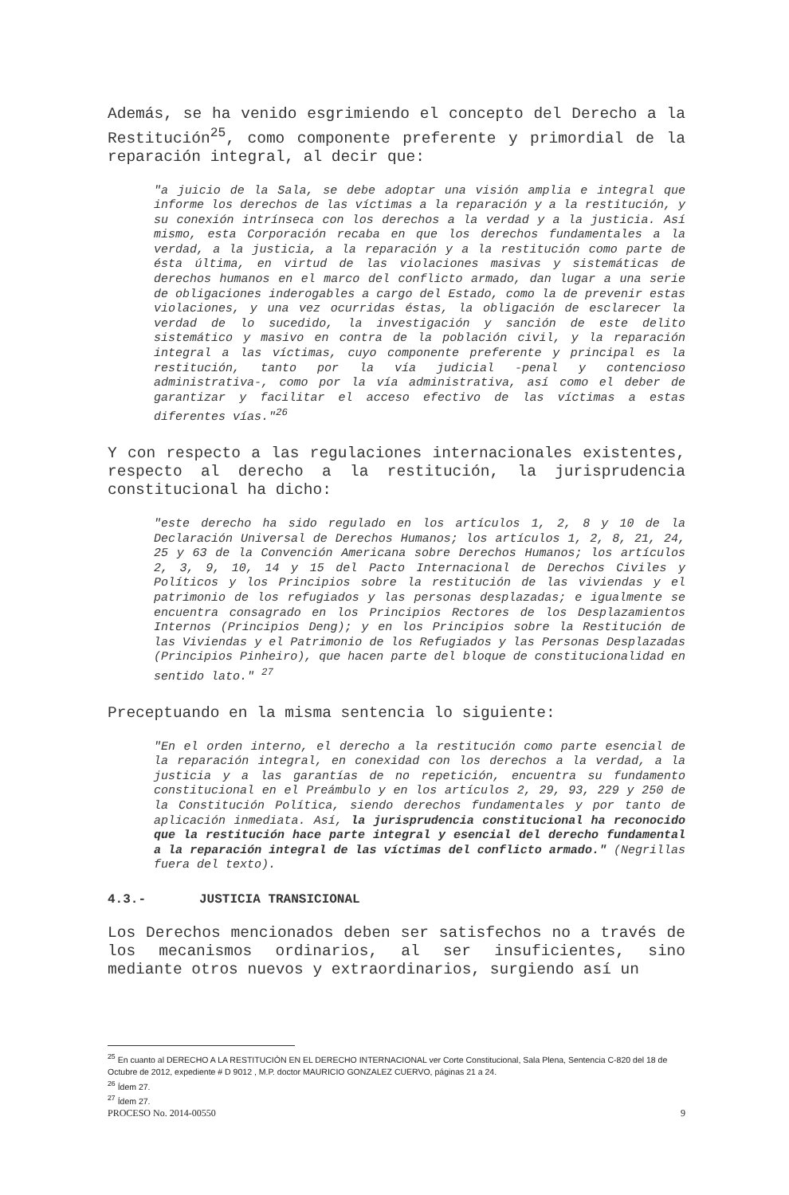Además, se ha venido esgrimiendo el concepto del Derecho a la Restitución<sup>25</sup>, como componente preferente y primordial de la reparación integral, al decir que:
"a juicio de la Sala, se debe adoptar una visión amplia e integral que informe los derechos de las víctimas a la reparación y a la restitución, y su conexión intrínseca con los derechos a la verdad y a la justicia. Así mismo, esta Corporación recaba en que los derechos fundamentales a la verdad, a la justicia, a la reparación y a la restitución como parte de ésta última, en virtud de las violaciones masivas y sistemáticas de derechos humanos en el marco del conflicto armado, dan lugar a una serie de obligaciones inderogables a cargo del Estado, como la de prevenir estas violaciones, y una vez ocurridas éstas, la obligación de esclarecer la verdad de lo sucedido, la investigación y sanción de este delito sistemático y masivo en contra de la población civil, y la reparación integral a las víctimas, cuyo componente preferente y principal es la restitución, tanto por la vía judicial -penal y contencioso administrativa-, como por la vía administrativa, así como el deber de garantizar y facilitar el acceso efectivo de las víctimas a estas diferentes vías."<sup>26</sup>
Y con respecto a las regulaciones internacionales existentes, respecto al derecho a la restitución, la jurisprudencia constitucional ha dicho:
"este derecho ha sido regulado en los artículos 1, 2, 8 y 10 de la Declaración Universal de Derechos Humanos; los artículos 1, 2, 8, 21, 24, 25 y 63 de la Convención Americana sobre Derechos Humanos; los artículos 2, 3, 9, 10, 14 y 15 del Pacto Internacional de Derechos Civiles y Políticos y los Principios sobre la restitución de las viviendas y el patrimonio de los refugiados y las personas desplazadas; e igualmente se encuentra consagrado en los Principios Rectores de los Desplazamientos Internos (Principios Deng); y en los Principios sobre la Restitución de las Viviendas y el Patrimonio de los Refugiados y las Personas Desplazadas (Principios Pinheiro), que hacen parte del bloque de constitucionalidad en sentido lato." <sup>27</sup>
Preceptuando en la misma sentencia lo siguiente:
"En el orden interno, el derecho a la restitución como parte esencial de la reparación integral, en conexidad con los derechos a la verdad, a la justicia y a las garantías de no repetición, encuentra su fundamento constitucional en el Preámbulo y en los artículos 2, 29, 93, 229 y 250 de la Constitución Política, siendo derechos fundamentales y por tanto de aplicación inmediata. Así, la jurisprudencia constitucional ha reconocido que la restitución hace parte integral y esencial del derecho fundamental a la reparación integral de las víctimas del conflicto armado." (Negrillas fuera del texto).
4.3.- JUSTICIA TRANSICIONAL
Los Derechos mencionados deben ser satisfechos no a través de los mecanismos ordinarios, al ser insuficientes, sino mediante otros nuevos y extraordinarios, surgiendo así un
<sup>25</sup> En cuanto al DERECHO A LA RESTITUCIÓN EN EL DERECHO INTERNACIONAL ver Corte Constitucional, Sala Plena, Sentencia C-820 del 18 de Octubre de 2012, expediente # D 9012 , M.P. doctor MAURICIO GONZALEZ CUERVO, páginas 21 a 24.
<sup>26</sup> Ídem 27.
<sup>27</sup> Ídem 27.
PROCESO No. 2014-00550 9